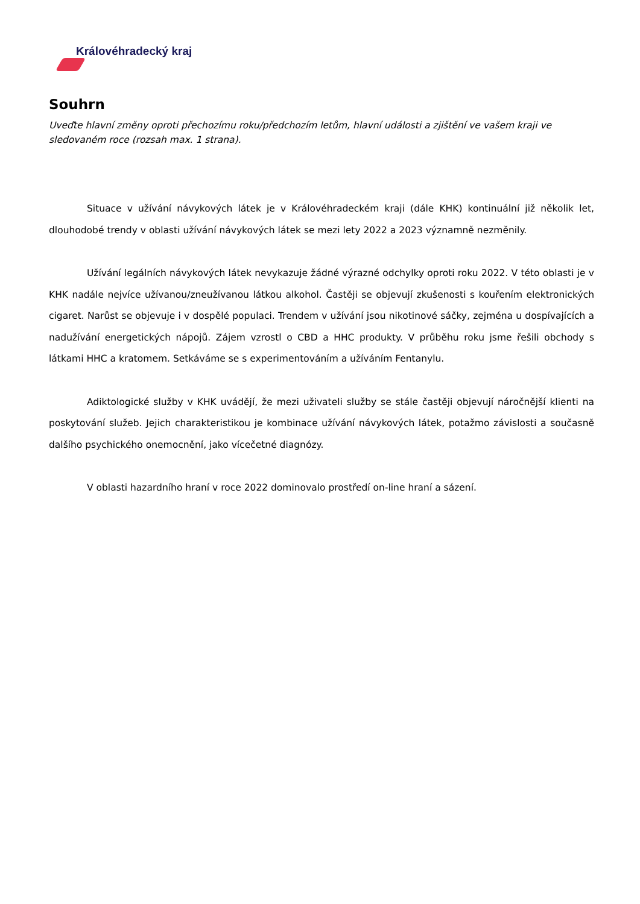Královéhradecký kraj
Souhrn
Uveďte hlavní změny oproti přechozímu roku/předchozím letům, hlavní události a zjištění ve vašem kraji ve sledovaném roce (rozsah max. 1 strana).
Situace v užívání návykových látek je v Královéhradeckém kraji (dále KHK) kontinuální již několik let, dlouhodobé trendy v oblasti užívání návykových látek se mezi lety 2022 a 2023 významně nezměnily.
Užívání legálních návykových látek nevykazuje žádné výrazné odchylky oproti roku 2022. V této oblasti je v KHK nadále nejvíce užívanou/zneužívanou látkou alkohol. Častěji se objevují zkušenosti s kouřením elektronických cigaret. Narůst se objevuje i v dospělé populaci. Trendem v užívání jsou nikotinové sáčky, zejména u dospívajících a nadužívání energetických nápojů. Zájem vzrostl o CBD a HHC produkty. V průběhu roku jsme řešili obchody s látkami HHC a kratomem. Setkáváme se s experimentováním a užíváním Fentanylu.
Adiktologické služby v KHK uvádějí, že mezi uživateli služby se stále častěji objevují náročnější klienti na poskytování služeb. Jejich charakteristikou je kombinace užívání návykových látek, potažmo závislosti a současně dalšího psychického onemocnění, jako vícečetné diagnózy.
V oblasti hazardního hraní v roce 2022 dominovalo prostředí on-line hraní a sázení.